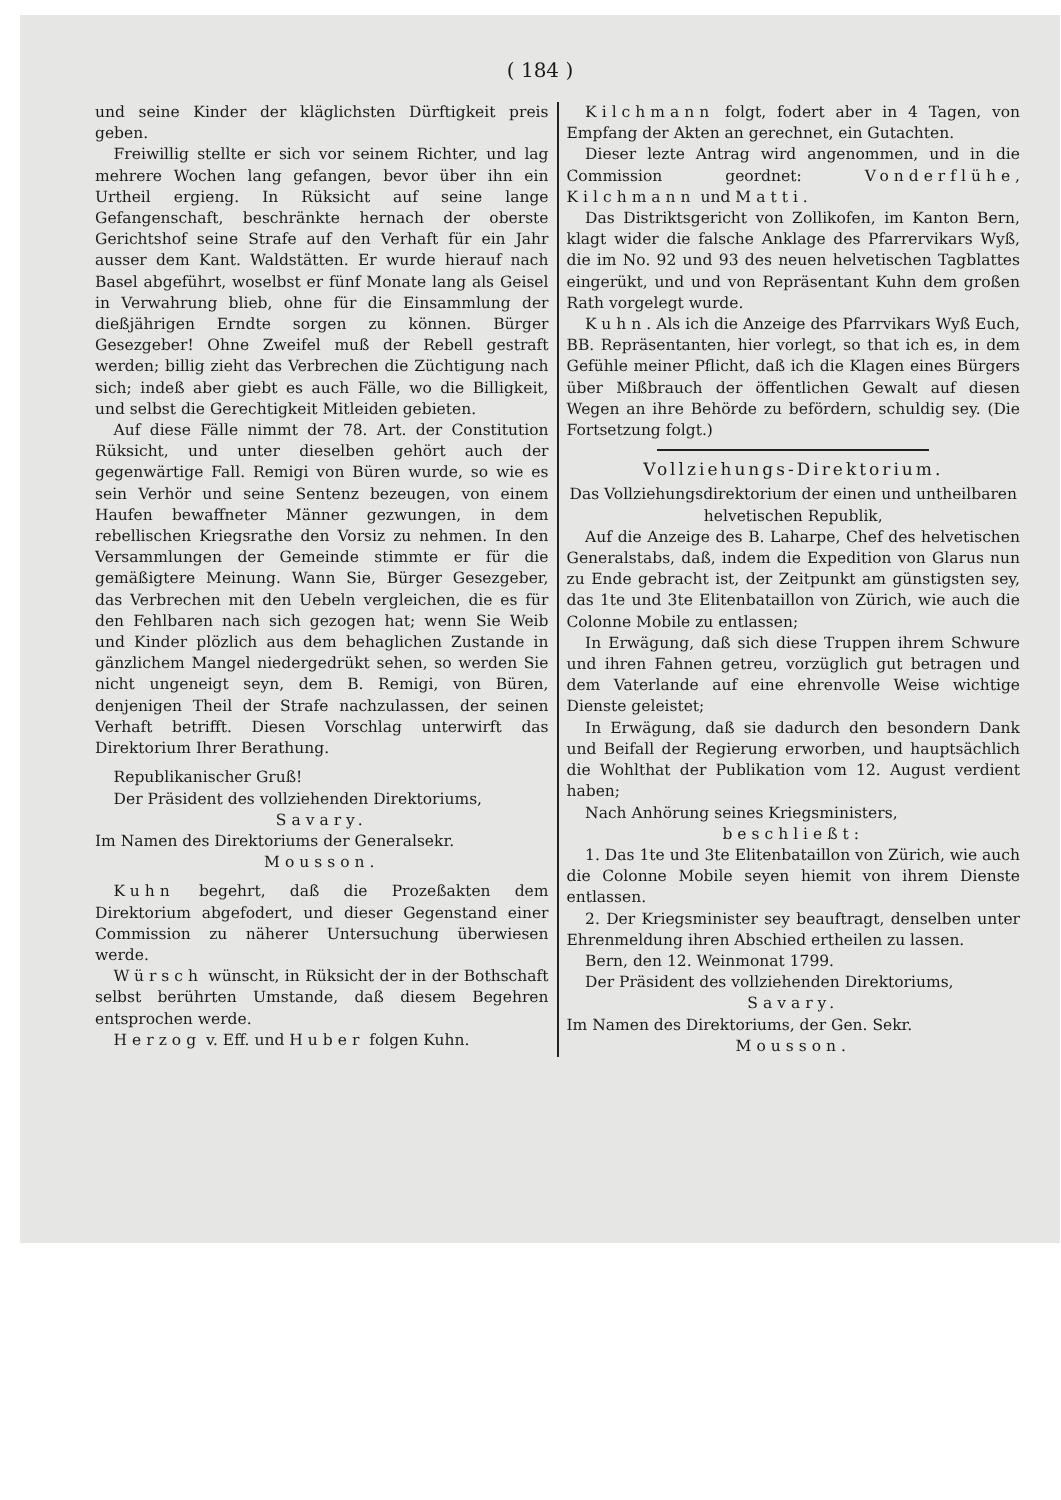( 184 )
und seine Kinder der kläglichsten Dürftigkeit preis geben.
Freiwillig stellte er sich vor seinem Richter, und lag mehrere Wochen lang gefangen, bevor über ihn ein Urtheil ergieng. In Rüksicht auf seine lange Gefangenschaft, beschränkte hernach der oberste Gerichtshof seine Strafe auf den Verhaft für ein Jahr ausser dem Kant. Waldstätten. Er wurde hierauf nach Basel abgeführt, woselbst er fünf Monate lang als Geisel in Verwahrung blieb, ohne für die Einsammlung der dießjährigen Erndte sorgen zu können. Bürger Gesezgeber! Ohne Zweifel muß der Rebell gestraft werden; billig zieht das Verbrechen die Züchtigung nach sich; indeß aber giebt es auch Fälle, wo die Billigkeit, und selbst die Gerechtigkeit Mitleiden gebieten.
Auf diese Fälle nimmt der 78. Art. der Constitution Rüksicht, und unter dieselben gehört auch der gegenwärtige Fall. Remigi von Büren wurde, so wie es sein Verhör und seine Sentenz bezeugen, von einem Haufen bewaffneter Männer gezwungen, in dem rebellischen Kriegsrathe den Vorsiz zu nehmen. In den Versammlungen der Gemeinde stimmte er für die gemäßigtere Meinung. Wann Sie, Bürger Gesezgeber, das Verbrechen mit den Uebeln vergleichen, die es für den Fehlbaren nach sich gezogen hat; wenn Sie Weib und Kinder plözlich aus dem behaglichen Zustande in gänzlichem Mangel niedergedrükt sehen, so werden Sie nicht ungeneigt seyn, dem B. Remigi, von Büren, denjenigen Theil der Strafe nachzulassen, der seinen Verhaft betrifft. Diesen Vorschlag unterwirft das Direktorium Ihrer Berathung.
Republikanischer Gruß!
Der Präsident des vollziehenden Direktoriums,
Savary.
Im Namen des Direktoriums der Generalsekr.
Mousson.
Kuhn begehrt, daß die Prozeßakten dem Direktorium abgefodert, und dieser Gegenstand einer Commission zu näherer Untersuchung überwiesen werde.
Würsch wünscht, in Rüksicht der in der Bothschaft selbst berührten Umstande, daß diesem Begehren entsprochen werde.
Herzog v. Eff. und Huber folgen Kuhn.
Kilchmann folgt, fodert aber in 4 Tagen, von Empfang der Akten an gerechnet, ein Gutachten.
Dieser lezte Antrag wird angenommen, und in die Commission geordnet: Vonderflühe, Kilchmann und Matti.
Das Distriktsgericht von Zollikofen, im Kanton Bern, klagt wider die falsche Anklage des Pfarrervikars Wyß, die im No. 92 und 93 des neuen helvetischen Tagblattes eingerükt, und und von Repräsentant Kuhn dem großen Rath vorgelegt wurde.
Kuhn. Als ich die Anzeige des Pfarrvikars Wyß Euch, BB. Repräsentanten, hier vorlegt, so that ich es, in dem Gefühle meiner Pflicht, daß ich die Klagen eines Bürgers über Mißbrauch der öffentlichen Gewalt auf diesen Wegen an ihre Behörde zu befördern, schuldig sey. (Die Fortsetzung folgt.)
Vollziehungs-Direktorium.
Das Vollziehungsdirektorium der einen und untheilbaren helvetischen Republik,
Auf die Anzeige des B. Laharpe, Chef des helvetischen Generalstabs, daß, indem die Expedition von Glarus nun zu Ende gebracht ist, der Zeitpunkt am günstigsten sey, das 1te und 3te Elitenbataillon von Zürich, wie auch die Colonne Mobile zu entlassen;
In Erwägung, daß sich diese Truppen ihrem Schwure und ihren Fahnen getreu, vorzüglich gut betragen und dem Vaterlande auf eine ehrenvolle Weise wichtige Dienste geleistet;
In Erwägung, daß sie dadurch den besondern Dank und Beifall der Regierung erworben, und hauptsächlich die Wohlthat der Publikation vom 12. August verdient haben;
Nach Anhörung seines Kriegsministers,
beschließt:
1. Das 1te und 3te Elitenbataillon von Zürich, wie auch die Colonne Mobile seyen hiemit von ihrem Dienste entlassen.
2. Der Kriegsminister sey beauftragt, denselben unter Ehrenmeldung ihren Abschied ertheilen zu lassen.
Bern, den 12. Weinmonat 1799.
Der Präsident des vollziehenden Direktoriums,
Savary.
Im Namen des Direktoriums, der Gen. Sekr.
Mousson.